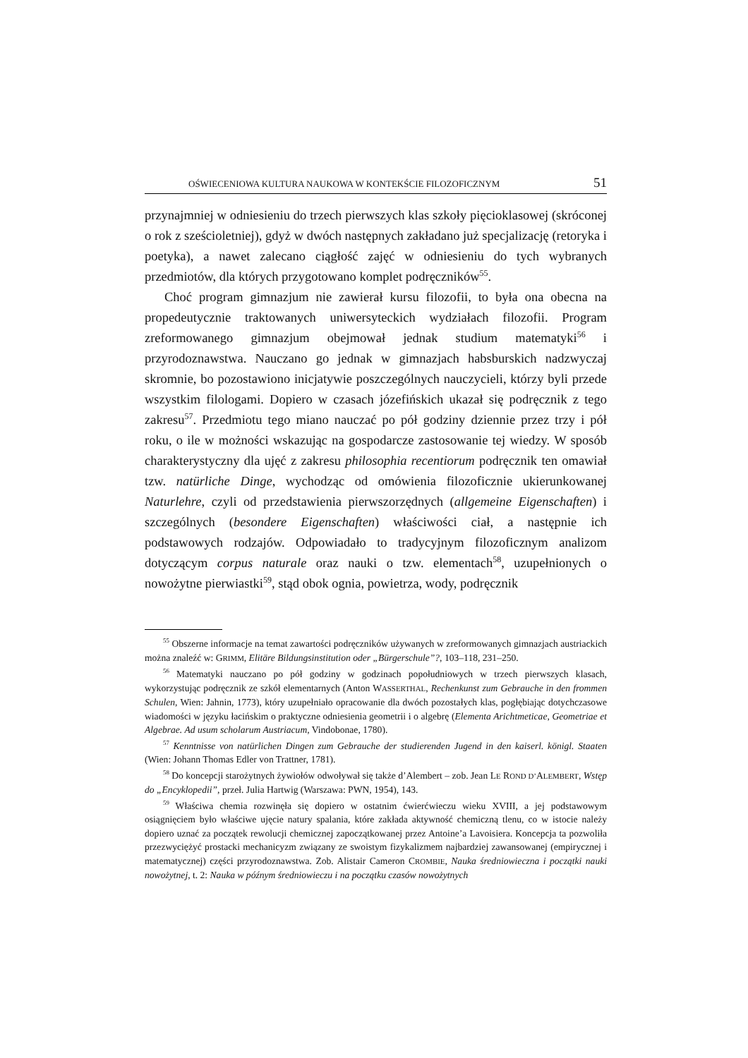OŚWIECENIOWA KULTURA NAUKOWA W KONTEKŚCIE FILOZOFICZNYM 51
przynajmniej w odniesieniu do trzech pierwszych klas szkoły pięcioklasowej (skróconej o rok z sześcioletniej), gdyż w dwóch następnych zakładano już specjalizację (retoryka i poetyka), a nawet zalecano ciągłość zajęć w odniesieniu do tych wybranych przedmiotów, dla których przygotowano komplet podręczników<sup>55</sup>.
Choć program gimnazjum nie zawierał kursu filozofii, to była ona obecna na propedeutycznie traktowanych uniwersyteckich wydziałach filozofii. Program zreformowanego gimnazjum obejmował jednak studium matematyki<sup>56</sup> i przyrodoznawstwa. Nauczano go jednak w gimnazjach habsburskich nadzwyczaj skromnie, bo pozostawiono inicjatywie poszczególnych nauczycieli, którzy byli przede wszystkim filologami. Dopiero w czasach józefińskich ukazał się podręcznik z tego zakresu<sup>57</sup>. Przedmiotu tego miano nauczać po pół godziny dziennie przez trzy i pół roku, o ile w możności wskazując na gospodarcze zastosowanie tej wiedzy. W sposób charakterystyczny dla ujęć z zakresu philosophia recentiorum podręcznik ten omawiał tzw. natürliche Dinge, wychodząc od omówienia filozoficznie ukierunkowanej Naturlehre, czyli od przedstawienia pierwszorzędnych (allgemeine Eigenschaften) i szczególnych (besondere Eigenschaften) właściwości ciał, a następnie ich podstawowych rodzajów. Odpowiadało to tradycyjnym filozoficznym analizom dotyczącym corpus naturale oraz nauki o tzw. elementach<sup>58</sup>, uzupełnionych o nowożytne pierwiastki<sup>59</sup>, stąd obok ognia, powietrza, wody, podręcznik
<sup>55</sup> Obszerne informacje na temat zawartości podręczników używanych w zreformowanych gimnazjach austriackich można znaleźć w: GRIMM, Elitäre Bildungsinstitution oder „Bürgerschule”?, 103–118, 231–250.
<sup>56</sup> Matematyki nauczano po pół godziny w godzinach popołudniowych w trzech pierwszych klasach, wykorzystując podręcznik ze szkół elementarnych (Anton WASSERTHAL, Rechenkunst zum Gebrauche in den frommen Schulen, Wien: Jahnin, 1773), który uzupełniało opracowanie dla dwóch pozostałych klas, pogłębiając dotychczasowe wiadomości w języku łacińskim o praktyczne odniesienia geometrii i o algebrę (Elementa Arichtmeticae, Geometriae et Algebrae. Ad usum scholarum Austriacum, Vindobonae, 1780).
<sup>57</sup> Kenntnisse von natürlichen Dingen zum Gebrauche der studierenden Jugend in den kaiserl. königl. Staaten (Wien: Johann Thomas Edler von Trattner, 1781).
<sup>58</sup> Do koncepcji starożytnych żywiołów odwoływał się także d’Alembert – zob. Jean LE ROND D’ALEMBERT, Wstęp do „Encyklopedii”, przeł. Julia Hartwig (Warszawa: PWN, 1954), 143.
<sup>59</sup> Właściwa chemia rozwinęła się dopiero w ostatnim ćwierćwieczu wieku XVIII, a jej podstawowym osiągnięciem było właściwe ujęcie natury spalania, które zakłada aktywność chemiczną tlenu, co w istocie należy dopiero uznać za początek rewolucji chemicznej zapoczątkowanej przez Antoine’a Lavoisiera. Koncepcja ta pozwoliła przezwyciężyć prostacki mechanicyzm związany ze swoistym fizykalizmem najbardziej zawansowanej (empirycznej i matematycznej) części przyrodoznawstwa. Zob. Alistair Cameron CROMBIE, Nauka średniowieczna i początki nauki nowożytnej, t. 2: Nauka w późnym średniowieczu i na początku czasów nowożytnych